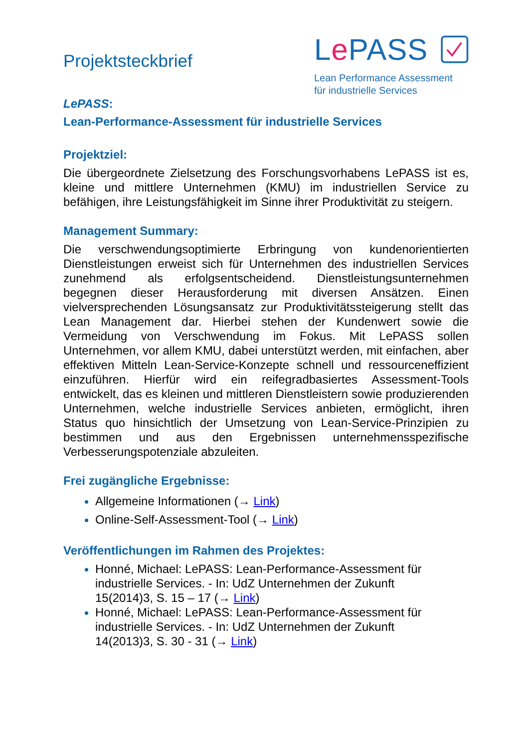Projektsteckbrief
Le PASS
Lean Performance Assessment
für industrielle Services
LePASS:
Lean-Performance-Assessment für industrielle Services
Projektziel:
Die übergeordnete Zielsetzung des Forschungsvorhabens LePASS ist es, kleine und mittlere Unternehmen (KMU) im industriellen Service zu befähigen, ihre Leistungsfähigkeit im Sinne ihrer Produktivität zu steigern.
Management Summary:
Die verschwendungsoptimierte Erbringung von kundenorientierten Dienstleistungen erweist sich für Unternehmen des industriellen Services zunehmend als erfolgsentscheidend. Dienstleistungsunternehmen begegnen dieser Herausforderung mit diversen Ansätzen. Einen vielversprechenden Lösungsansatz zur Produktivitätssteigerung stellt das Lean Management dar. Hierbei stehen der Kundenwert sowie die Vermeidung von Verschwendung im Fokus. Mit LePASS sollen Unternehmen, vor allem KMU, dabei unterstützt werden, mit einfachen, aber effektiven Mitteln Lean-Service-Konzepte schnell und ressourceneffizient einzuführen. Hierfür wird ein reifegradbasiertes Assessment-Tools entwickelt, das es kleinen und mittleren Dienstleistern sowie produzierenden Unternehmen, welche industrielle Services anbieten, ermöglicht, ihren Status quo hinsichtlich der Umsetzung von Lean-Service-Prinzipien zu bestimmen und aus den Ergebnissen unternehmensspezifische Verbesserungspotenziale abzuleiten.
Frei zugängliche Ergebnisse:
Allgemeine Informationen (→ Link)
Online-Self-Assessment-Tool (→ Link)
Veröffentlichungen im Rahmen des Projektes:
Honné, Michael: LePASS: Lean-Performance-Assessment für
industrielle Services. - In: UdZ Unternehmen der Zukunft
15(2014)3, S. 15 – 17 (→ Link)
Honné, Michael: LePASS: Lean-Performance-Assessment für
industrielle Services. - In: UdZ Unternehmen der Zukunft
14(2013)3, S. 30 - 31 (→ Link)